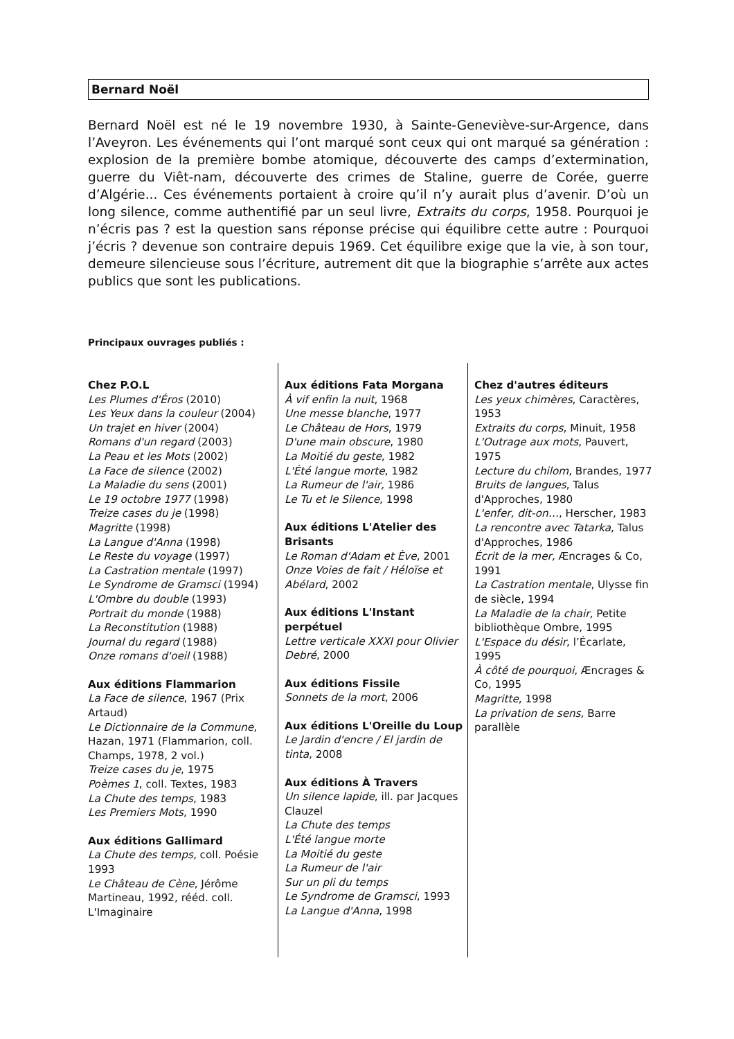Bernard Noël
Bernard Noël est né le 19 novembre 1930, à Sainte-Geneviève-sur-Argence, dans l’Aveyron. Les événements qui l’ont marqué sont ceux qui ont marqué sa génération : explosion de la première bombe atomique, découverte des camps d’extermination, guerre du Viêt-nam, découverte des crimes de Staline, guerre de Corée, guerre d’Algérie... Ces événements portaient à croire qu’il n’y aurait plus d’avenir. D’où un long silence, comme authentifié par un seul livre, Extraits du corps, 1958. Pourquoi je n’écris pas ? est la question sans réponse précise qui équilibre cette autre : Pourquoi j’écris ? devenue son contraire depuis 1969. Cet équilibre exige que la vie, à son tour, demeure silencieuse sous l’écriture, autrement dit que la biographie s’arrête aux actes publics que sont les publications.
Principaux ouvrages publiés :
Chez P.O.L
Les Plumes d'Éros (2010)
Les Yeux dans la couleur (2004)
Un trajet en hiver (2004)
Romans d'un regard (2003)
La Peau et les Mots (2002)
La Face de silence (2002)
La Maladie du sens (2001)
Le 19 octobre 1977 (1998)
Treize cases du je (1998)
Magritte (1998)
La Langue d'Anna (1998)
Le Reste du voyage (1997)
La Castration mentale (1997)
Le Syndrome de Gramsci (1994)
L'Ombre du double (1993)
Portrait du monde (1988)
La Reconstitution (1988)
Journal du regard (1988)
Onze romans d'oeil (1988)
Aux éditions Flammarion
La Face de silence, 1967 (Prix Artaud)
Le Dictionnaire de la Commune, Hazan, 1971 (Flammarion, coll. Champs, 1978, 2 vol.)
Treize cases du je, 1975
Poèmes 1, coll. Textes, 1983
La Chute des temps, 1983
Les Premiers Mots, 1990
Aux éditions Gallimard
La Chute des temps, coll. Poésie 1993
Le Château de Cène, Jérôme Martineau, 1992, rééd. coll. L'Imaginaire
Aux éditions Fata Morgana
À vif enfin la nuit, 1968
Une messe blanche, 1977
Le Château de Hors, 1979
D'une main obscure, 1980
La Moitié du geste, 1982
L'Été langue morte, 1982
La Rumeur de l'air, 1986
Le Tu et le Silence, 1998
Aux éditions L'Atelier des Brisants
Le Roman d'Adam et Ève, 2001
Onze Voies de fait / Héloïse et Abélard, 2002
Aux éditions L'Instant perpétuel
Lettre verticale XXXI pour Olivier Debré, 2000
Aux éditions Fissile
Sonnets de la mort, 2006
Aux éditions L'Oreille du Loup
Le Jardin d'encre / El jardin de tinta, 2008
Aux éditions À Travers
Un silence lapide, ill. par Jacques Clauzel
La Chute des temps
L'Été langue morte
La Moitié du geste
La Rumeur de l'air
Sur un pli du temps
Le Syndrome de Gramsci, 1993
La Langue d'Anna, 1998
Chez d'autres éditeurs
Les yeux chimères, Caractères, 1953
Extraits du corps, Minuit, 1958
L'Outrage aux mots, Pauvert, 1975
Lecture du chilom, Brandes, 1977
Bruits de langues, Talus d'Approches, 1980
L'enfer, dit-on…, Herscher, 1983
La rencontre avec Tatarka, Talus d'Approches, 1986
Écrit de la mer, Æncrages & Co, 1991
La Castration mentale, Ulysse fin de siècle, 1994
La Maladie de la chair, Petite bibliothèque Ombre, 1995
L'Espace du désir, l’Écarlate, 1995
À côté de pourquoi, Æncrages & Co, 1995
Magritte, 1998
La privation de sens, Barre parallèle